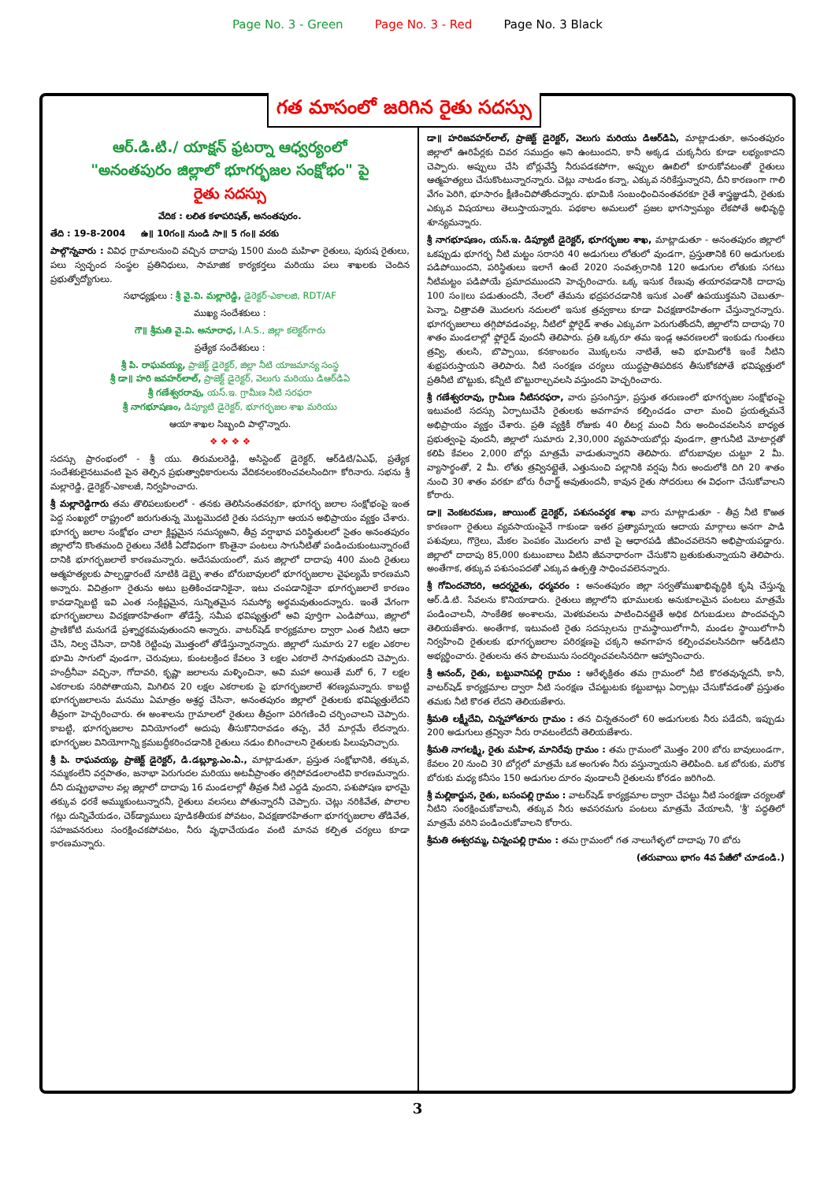Page No. 3 - Green Page No. 3 - Red Page No. 3 Black
గత మాసంలో జరిగిన రైతు సదస్సు
ఆర్.డి.టి./ యాక్షన్ ఫ్రటర్నా ఆధ్వర్యంలో
"అనంతపురం జిల్లాలో భూగర్భజల సంక్షోభం" పై
రైతు సదస్సు
వేదిక : లలిత కళాపరిషత్, అనంతపురం.
తేది : 19-8-2004 ఉ॥ 10గం॥ నుండి సా॥ 5 గం॥ వరకు
పాల్గొన్నవారు : వివిధ గ్రామాలనుంచి వచ్చిన దాదాపు 1500 మంది మహిళా రైతులు, పురుష రైతులు, పలు స్వచ్ఛంద సంస్థల ప్రతినిధులు, సామాజిక కార్యకర్తలు మరియు పలు శాఖలకు చెందిన ప్రభుత్వోద్యోగులు.
సభాధ్యక్షులు : శ్రీ వై.వి. మల్లారెడ్డి, డైరెక్టర్-ఎకాలజి, RDT/AF
ముఖ్య సందేశకులు :
గౌ॥ శ్రీమతి వై.వి. అనూరాధ, I.A.S., జిల్లా కలెక్టర్‌గారు
ప్రత్యేక సందేశకులు :
శ్రీ పి. రాఘవయ్య, ప్రాజెక్ట్ డైరెక్టర్, జిల్లా నీటి యాజమాన్య సంస్థ
శ్రీ డా॥ హరి జవహర్‌లాల్, ప్రాజెక్ట్ డైరెక్టర్, వెలుగు మరియు డిఆర్‌డిఏ
శ్రీ గణేశ్వరరావు, యస్.ఇ. గ్రామీణ నీటి సరఫరా
శ్రీ నాగభూషణం, డిప్యూటి డైరెక్టర్, భూగర్భజల శాఖ మరియు
ఆయా శాఖల సిబ్బంది పాల్గొన్నారు.
❖ ❖ ❖ ❖
సదస్సు ప్రారంభంలో - శ్రీ యు. తిరుమలరెడ్డి, అసిస్టెంట్ డైరెక్టర్, ఆర్‌డిటి/ఏఎఫ్, ప్రత్యేక సందేశకులైనటువంటి పైన తెల్పిన ప్రభుత్వాధికారులను వేదికనలంకరించవలసిందిగా కోరినారు. సభను శ్రీ మల్లారెడ్డి, డైరెక్టర్-ఎకాలజీ, నిర్వహించారు.
శ్రీ మల్లారెడ్డిగారు తమ తొలిపలుకులలో - తనకు తెలిసినంతవరకూ, భూగర్భ జలాల సంక్షోభంపై ఇంత పెద్ద సంఖ్యలో రాష్ట్రంలో జరుగుతున్న మొట్టమొదటి రైతు సదస్సుగా ఆయన అభిప్రాయం వ్యక్తం చేశారు. భూగర్భ జలాల సంక్షోభం చాలా క్లిష్టమైన సమస్యఅని, తీవ్ర వర్షాభావ పరిస్థితులలో సైతం అనంతపురం జిల్లాలోని కొంతమంది రైతులు నేటికీ ఏదోవిధంగా కొంతైనా పంటలు సాగునీటితో పండించుకుంటున్నారంటే దానికి భూగర్భజలాలే కారణమన్నారు. అదేసమయంలో, మన జిల్లాలో దాదాపు 400 మంది రైతులు ఆత్మహత్యలకు పాల్పడ్డారంటే నూటికి డెబ్భై శాతం బోరుబావులలో భూగర్భజలాల వైఫల్యమే కారణమని అన్నారు. విచిత్రంగా రైతును అటు బ్రతికించడానికైనా, ఇటు చంపడానికైనా భూగర్భజలాలే కారణం కావడాన్నిబట్టి ఇవి ఎంత సంక్లిష్టమైన, సున్నితమైన సమస్యో అర్థమవుతుందన్నారు. ఇంతే వేగంగా భూగర్భజలాలు విచక్షణారహితంగా తోడేస్తే, సమీప భవిష్యత్తులో అవి పూర్తిగా ఎండిపోయి, జిల్లాలో ప్రాణికోటి మనుగడే ప్రశ్నార్థకమవుతుందని అన్నారు. వాటర్‌షెడ్ కార్యక్రమాల ద్వారా ఎంత నీటిని ఆదా చేసి, నిల్వ చేసినా, దానికి రెట్టింపు మొత్తంలో తోడేస్తున్నారన్నారు. జిల్లాలో సుమారు 27 లక్షల ఎకరాల భూమి సాగులో వుండగా, చెరువులు, కుంటలక్రింద కేవలం 3 లక్షల ఎకరాలే సాగవుతుందని చెప్పారు. హంద్రీనీవా వచ్చినా, గోదావరి, కృష్ణా జలాలను మళ్ళించినా, అవి మహా అయితే మరో 6, 7 లక్షల ఎకరాలకు సరిపోతాయని, మిగిలిన 20 లక్షల ఎకరాలకు పై భూగర్భజలాలే శరణ్యమన్నారు. కాబట్టి భూగర్భజలాలను మనము ఏమాత్రం అశ్రద్ధ చేసినా, అనంతపురం జిల్లాలో రైతులకు భవిష్యత్తులేదని తీవ్రంగా హెచ్చరించారు. ఈ అంశాలను గ్రామాలలో రైతులు తీవ్రంగా పరిగణించి చర్చించాలని చెప్పారు. కాబట్టి, భూగర్భజలాల వినియోగంలో అదుపు తీసుకొనిరావడం తప్ప, వేరే మార్గమే లేదన్నారు. భూగర్భజల వినియోగాన్ని క్రమబద్ధీకరించడానికి రైతులు నడుం బిగించాలని రైతులకు పిలుపునిచ్చారు.
శ్రీ పి. రాఘవయ్య, ప్రాజెక్ట్ డైరెక్టర్, డి.డబ్ల్యూ.ఎం.ఏ., మాట్లాడుతూ, ప్రస్తుత సంక్షోభానికి, తక్కువ, నమ్మకంలేని వర్షపాతం, జనాభా పెరుగుదల మరియు అటవీప్రాంతం తగ్గిపోవడంలాంటివి కారణమన్నారు. దీని దుష్ప్రభావాల వల్ల జిల్లాలో దాదాపు 16 మండలాల్లో తీవ్రత నీటి ఎద్దడి వుందని, పశుపోషణ భారమై తక్కువ ధరకే అమ్ముకుంటున్నారనీ, రైతులు వలసలు పోతున్నారనీ చెప్పారు. చెట్లు నరికివేత, పొలాల గట్లు దున్నివేయడం, చెక్‌డ్యాములు పూడికతీయక పోవటం, విచక్షణారహితంగా భూగర్భజలాల తోడివేత, సహజవనరులు సంరక్షించకపోవటం, నీరు వృధాచేయడం వంటి మానవ కల్పిత చర్యలు కూడా కారణమన్నారు.
డా॥ హరిజవహర్‌లాల్, ప్రాజెక్ట్ డైరెక్టర్, వెలుగు మరియు డిఆర్‌డిఏ, మాట్లాడుతూ, అనంతపురం జిల్లాలో ఊరిపేర్లకు చివర సముద్రం అని ఉంటుందని, కానీ అక్కడ చుక్కనీరు కూడా లభ్యంకాదని చెప్పారు. అప్పులు చేసి బోర్లువేస్తే నీరుపడకపోగా, అప్పుల ఊబిలో కూరుకోవటంతో రైతులు ఆత్మహత్యలు చేసుకొంటున్నారన్నారు. చెట్లు నాటడం కన్నా, ఎక్కువ నరికేస్తున్నారని, దీని కారణంగా గాలి వేగం పెరిగి, భూసారం క్షీణించిపోతోందన్నారు. భూమికి సంబంధించినంతవరకూ రైతే శాస్త్రజ్ఞుడనీ, రైతుకు ఎక్కువ విషయాలు తెలుస్తాయన్నారు. పథకాల అమలులో ప్రజల భాగస్వామ్యం లేకపోతే అభివృద్ధి శూన్యమన్నారు.
శ్రీ నాగభూషణం, యస్.ఇ. డిప్యూటీ డైరెక్టర్, భూగర్భజల శాఖ, మాట్లాడుతూ - అనంతపురం జిల్లాలో ఒకప్పుడు భూగర్భ నీటి మట్టం సరాసరి 40 అడుగులు లోతులో వుండగా, ప్రస్తుతానికి 60 అడుగులకు పడిపోయిందని, పరిస్థితులు ఇలాగే ఉంటే 2020 సంవత్సరానికి 120 అడుగుల లోతుకు సగటు నీటిమట్టం పడిపోయే ప్రమాదముందని హెచ్చరించారు. ఒక్క ఇసుక రేణువు తయారవడానికి దాదాపు 100 సం॥లు పడుతుందనీ, నేలలో తేమను భద్రపరచడానికి ఇసుక ఎంతో ఉపయుక్తమని చెబుతూ- పెన్నా, చిత్రావతి మొదలగు నదులలో ఇసుక త్రవ్వకాలు కూడా విచక్షణారహితంగా చేస్తున్నారన్నారు. భూగర్భజలాలు తగ్గిపోవడంవల్ల, నీటిలో ఫ్లోరైడ్ శాతం ఎక్కువగా పెరుగుతోందనీ, జిల్లాలోని దాదాపు 70 శాతం మండలాల్లో ఫ్లోరైడ్ వుందనీ తెలిపారు. ప్రతి ఒక్కరూ తమ ఇండ్ల ఆవరణలలో ఇంకుడు గుంతలు త్రవ్వి, తులసి, బొప్పాయి, కనకాంబరం మొక్కలను నాటితే, అవి భూమిలోకి ఇంకే నీటిని శుభ్రపరుస్తాయని తెలిపారు. నీటి సంరక్షణ చర్యలు యుద్ధప్రాతిపదికన తీసుకోకపోతే భవిష్యత్తులో ప్రతినీటి బొట్టుకు, కన్నీటి బొట్టురాల్చవలసి వస్తుందని హెచ్చరించారు.
శ్రీ గణేశ్వరరావు, గ్రామీణ నీటిసరఫరా, వారు ప్రసంగిస్తూ, ప్రస్తుత తరుణంలో భూగర్భజల సంక్షోభంపై ఇటువంటి సదస్సు ఏర్పాటుచేసి రైతులకు అవగాహన కల్పించడం చాలా మంచి ప్రయత్నమనే అభిప్రాయం వ్యక్తం చేశారు. ప్రతి వ్యక్తికీ రోజుకు 40 లీటర్ల మంచి నీరు అందించవలసిన బాధ్యత ప్రభుత్వంపై వుందనీ, జిల్లాలో సుమారు 2,30,000 వ్యవసాయబోర్లు వుండగా, త్రాగునీటి మోటార్లతో కలిపి కేవలం 2,000 బోర్లు మాత్రమే వాడుతున్నారని తెలిపారు. బోరుబావుల చుట్టూ 2 మీ. వ్యాసార్థంతో, 2 మీ. లోతు త్రవ్వినట్లైతే, ఎత్తునుంచి పల్లానికి వర్షపు నీరు అందులోకి దిగి 20 శాతం నుంచి 30 శాతం వరకూ బోరు రీచార్జ్ అవుతుందనీ, కావున రైతు సోదరులు ఈ విధంగా చేసుకోవాలని కోరారు.
డా॥ వెంకటరమణ, జాయింట్ డైరెక్టర్, పశుసంవర్ధక శాఖ వారు మాట్లాడుతూ - తీవ్ర నీటి కొఱత కారణంగా రైతులు వ్యవసాయంపైనే గాకుండా ఇతర ప్రత్యామ్నాయ ఆదాయ మార్గాలు అనగా పాడి పశువులు, గొర్రెలు, మేకల పెంపకం మొదలగు వాటి పై ఆధారపడి జీవించవలెనని అభిప్రాయపడ్డారు. జిల్లాలో దాదాపు 85,000 కుటుంబాలు వీటిని జీవనాధారంగా చేసుకొని బ్రతుకుతున్నాయని తెలిపారు. అంతేగాక, తక్కువ పశుసంపదతో ఎక్కువ ఉత్పత్తి సాధించవలెనన్నారు.
శ్రీ గోవిందచౌదరి, ఆదర్శరైతు, ధర్మవరం : అనంతపురం జిల్లా సర్వతోముఖాభివృద్ధికి కృషి చేస్తున్న ఆర్.డి.టి. సేవలను కొనియాడారు. రైతులు జిల్లాలోని భూములకు అనుకూలమైన పంటలు మాత్రమే పండించాలనీ, సాంకేతిక అంశాలను, మెళకువలను పాటించినట్లైతే అధిక దిగుబడులు పొందవచ్చని తెలియజేశారు. అంతేగాక, ఇటువంటి రైతు సదస్సులను గ్రామస్థాయిలోగానీ, మండల స్థాయిలోగానీ నిర్వహించి రైతులకు భూగర్భజలాల పరిరక్షణపై చక్కని అవగాహన కల్పించవలసినదిగా ఆర్‌డిటిని అభ్యర్థించారు. రైతులను తన పొలమును సందర్శించవలసినదిగా ఆహ్వానించారు.
శ్రీ ఆనంద్, రైతు, బట్టువానిపల్లి గ్రామం : ఆరేళ్ళక్రితం తమ గ్రామంలో నీటి కొరతవున్నదనీ, కానీ, వాటర్‌షెడ్ కార్యక్రమాల ద్వారా నీటి సంరక్షణ చేపట్టుటకు కట్టుబాట్లు ఏర్పాట్లు చేసుకోవడంతో ప్రస్తుతం తమకు నీటి కొరత లేదని తెలియజేశారు.
శ్రీమతి లక్ష్మీదేవి, చిన్నహోతూరు గ్రామం : తన చిన్నతనంలో 60 అడుగులకు నీరు పడేదనీ, ఇప్పుడు 200 అడుగులు త్రవ్వినా నీరు రావటంలేదనీ తెలియజేశారు.
శ్రీమతి నాగలక్ష్మి, రైతు మహిళ, మానిరేవు గ్రామం : తమ గ్రామంలో మొత్తం 200 బోరు బావులుండగా, కేవలం 20 నుంచి 30 బోర్లలో మాత్రమే ఒక అంగుళం నీరు వస్తున్నాయని తెలిపింది. ఒక బోరుకు, మరొక బోరుకు మధ్య కనీసం 150 అడుగుల దూరం వుండాలనీ రైతులను కోరడం జరిగింది.
శ్రీ మల్లికార్జున, రైతు, బసంపల్లి గ్రామం : వాటర్‌షెడ్ కార్యక్రమాల ద్వారా చేపట్టు నీటి సంరక్షణా చర్యలతో నీటిని సంరక్షించుకోవాలనీ, తక్కువ నీరు అవసరమగు పంటలు మాత్రమే వేయాలనీ, 'శ్రీ' పద్ధతిలో మాత్రమే వరిని పండించుకోవాలని కోరారు.
శ్రీమతి ఈశ్వరమ్మ, చిన్నంపల్లి గ్రామం : తమ గ్రామంలో గత నాలుగేళ్ళలో దాదాపు 70 బోరు
(తరువాయి భాగం 4వ పేజీలో చూడండి.)
3